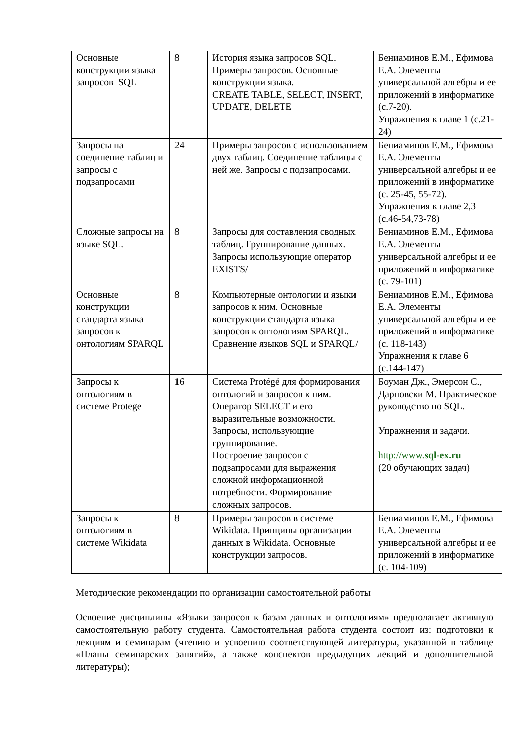| Основные конструкции языка запросов SQL | 8 | История языка запросов SQL. Примеры запросов. Основные конструкции языка. CREATE TABLE, SELECT, INSERT, UPDATE, DELETE | Бениаминов Е.М., Ефимова Е.А. Элементы универсальной алгебры и ее приложений в информатике (с.7-20). Упражнения к главе 1 (с.21-24) |
| Запросы на соединение таблиц и запросы с подзапросами | 24 | Примеры запросов с использованием двух таблиц. Соединение таблицы с ней же. Запросы с подзапросами. | Бениаминов Е.М., Ефимова Е.А. Элементы универсальной алгебры и ее приложений в информатике (с. 25-45, 55-72). Упражнения к главе 2,3 (с.46-54,73-78) |
| Сложные запросы на языке SQL. | 8 | Запросы для составления сводных таблиц. Группирование данных. Запросы использующие оператор EXISTS/ | Бениаминов Е.М., Ефимова Е.А. Элементы универсальной алгебры и ее приложений в информатике (с. 79-101) |
| Основные конструкции стандарта языка запросов к онтологиям SPARQL | 8 | Компьютерные онтологии и языки запросов к ним. Основные конструкции стандарта языка запросов к онтологиям SPARQL. Сравнение языков SQL и SPARQL/ | Бениаминов Е.М., Ефимова Е.А. Элементы универсальной алгебры и ее приложений в информатике (с. 118-143) Упражнения к главе 6 (с.144-147) |
| Запросы к онтологиям в системе Protege | 16 | Система Protégé для формирования онтологий и запросов к ним. Оператор SELECT и его выразительные возможности. Запросы, использующие группирование. Построение запросов с подзапросами для выражения сложной информационной потребности. Формирование сложных запросов. | Боуман Дж., Эмерсон С., Дарновски М. Практическое руководство по SQL. Упражнения и задачи. http://www. sql-ex.ru (20 обучающих задач) |
| Запросы к онтологиям в системе Wikidata | 8 | Примеры запросов в системе Wikidata. Принципы организации данных в Wikidata. Основные конструкции запросов. | Бениаминов Е.М., Ефимова Е.А. Элементы универсальной алгебры и ее приложений в информатике (с. 104-109) |
Методические рекомендации по организации самостоятельной работы
Освоение дисциплины «Языки запросов к базам данных и онтологиям» предполагает активную самостоятельную работу студента. Самостоятельная работа студента состоит из: подготовки к лекциям и семинарам (чтению и усвоению соответствующей литературы, указанной в таблице «Планы семинарских занятий», а также конспектов предыдущих лекций и дополнительной литературы);